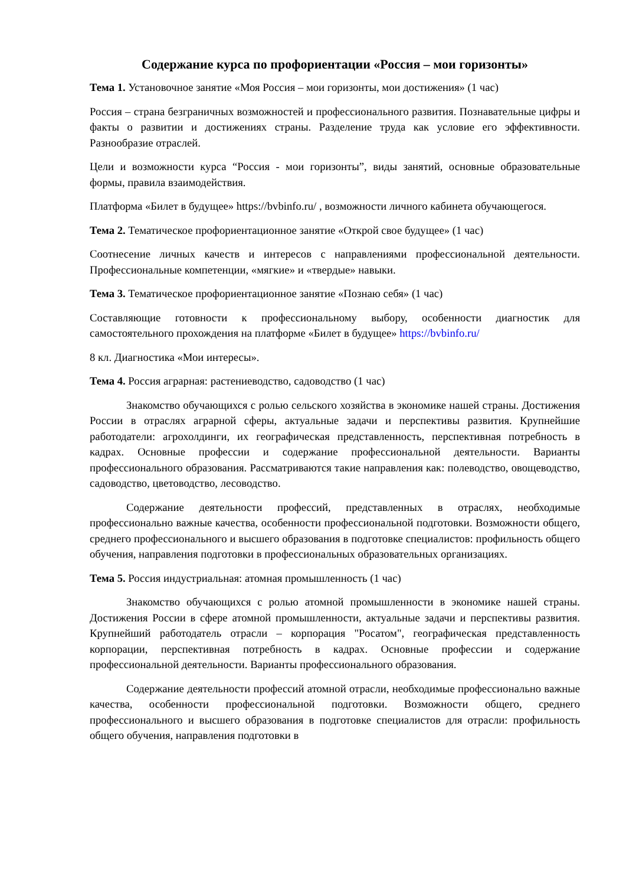Содержание курса по профориентации «Россия – мои горизонты»
Тема 1. Установочное занятие «Моя Россия – мои горизонты, мои достижения» (1 час)
Россия – страна безграничных возможностей и профессионального развития. Познавательные цифры и факты о развитии и достижениях страны. Разделение труда как условие его эффективности. Разнообразие отраслей.
Цели и возможности курса “Россия - мои горизонты”, виды занятий, основные образовательные формы, правила взаимодействия.
Платформа «Билет в будущее» https://bvbinfo.ru/ , возможности личного кабинета обучающегося.
Тема 2. Тематическое профориентационное занятие «Открой свое будущее» (1 час)
Соотнесение личных качеств и интересов с направлениями профессиональной деятельности. Профессиональные компетенции, «мягкие» и «твердые» навыки.
Тема 3. Тематическое профориентационное занятие «Познаю себя» (1 час)
Составляющие готовности к профессиональному выбору, особенности диагностик для самостоятельного прохождения на платформе «Билет в будущее» https://bvbinfo.ru/
8 кл. Диагностика «Мои интересы».
Тема 4. Россия аграрная: растениеводство, садоводство (1 час)
Знакомство обучающихся с ролью сельского хозяйства в экономике нашей страны. Достижения России в отраслях аграрной сферы, актуальные задачи и перспективы развития. Крупнейшие работодатели: агрохолдинги, их географическая представленность, перспективная потребность в кадрах. Основные профессии и содержание профессиональной деятельности. Варианты профессионального образования. Рассматриваются такие направления как: полеводство, овощеводство, садоводство, цветоводство, лесоводство.
Содержание деятельности профессий, представленных в отраслях, необходимые профессионально важные качества, особенности профессиональной подготовки. Возможности общего, среднего профессионального и высшего образования в подготовке специалистов: профильность общего обучения, направления подготовки в профессиональных образовательных организациях.
Тема 5. Россия индустриальная: атомная промышленность (1 час)
Знакомство обучающихся с ролью атомной промышленности в экономике нашей страны. Достижения России в сфере атомной промышленности, актуальные задачи и перспективы развития. Крупнейший работодатель отрасли – корпорация "Росатом", географическая представленность корпорации, перспективная потребность в кадрах. Основные профессии и содержание профессиональной деятельности. Варианты профессионального образования.
Содержание деятельности профессий атомной отрасли, необходимые профессионально важные качества, особенности профессиональной подготовки. Возможности общего, среднего профессионального и высшего образования в подготовке специалистов для отрасли: профильность общего обучения, направления подготовки в